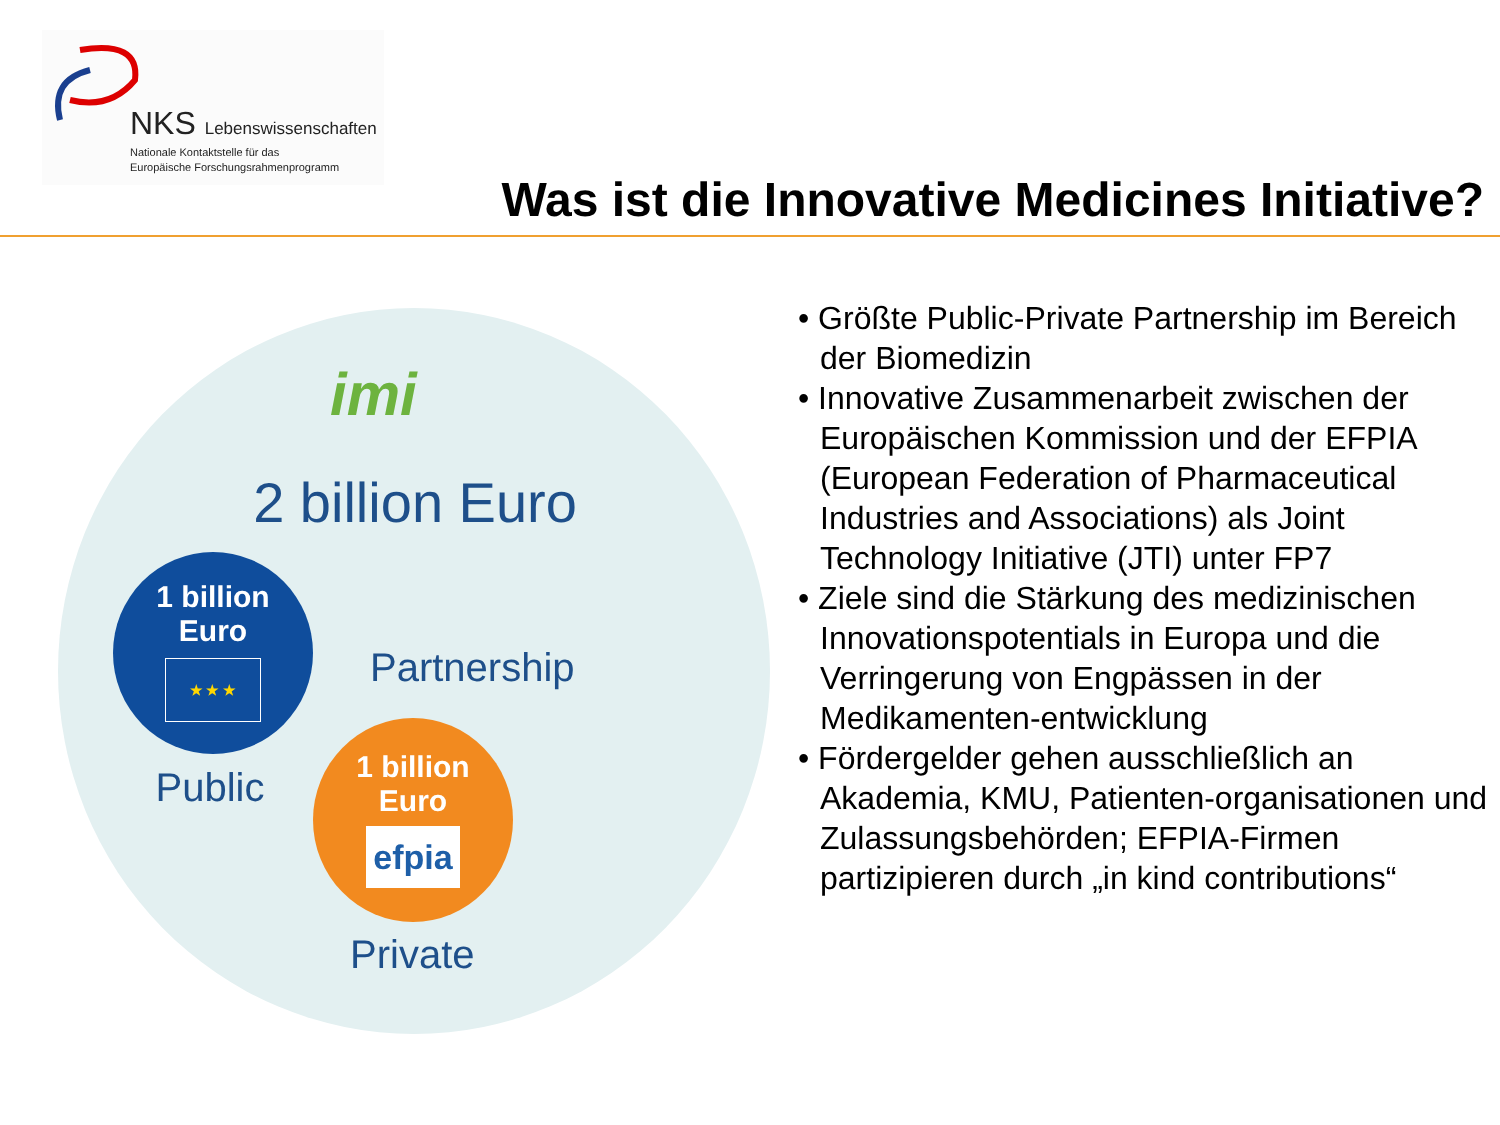NKS Lebenswissenschaften
Nationale Kontaktstelle für das
Europäische Forschungsrahmenprogramm
Was ist die Innovative Medicines Initiative?
imi
2 billion Euro
1 billion
Euro
★ ★ ★
Public
Partnership
1 billion
Euro
efpia
Private
• Größte Public-Private Partnership im Bereich der Biomedizin
• Innovative Zusammenarbeit zwischen der Europäischen Kommission und der EFPIA (European Federation of Pharmaceutical Industries and Associations) als Joint Technology Initiative (JTI) unter FP7
• Ziele sind die Stärkung des medizinischen Innovationspotentials in Europa und die Verringerung von Engpässen in der Medikamenten-entwicklung
• Fördergelder gehen ausschließlich an Akademia, KMU, Patienten-organisationen und Zulassungsbehörden; EFPIA-Firmen partizipieren durch „in kind contributions“